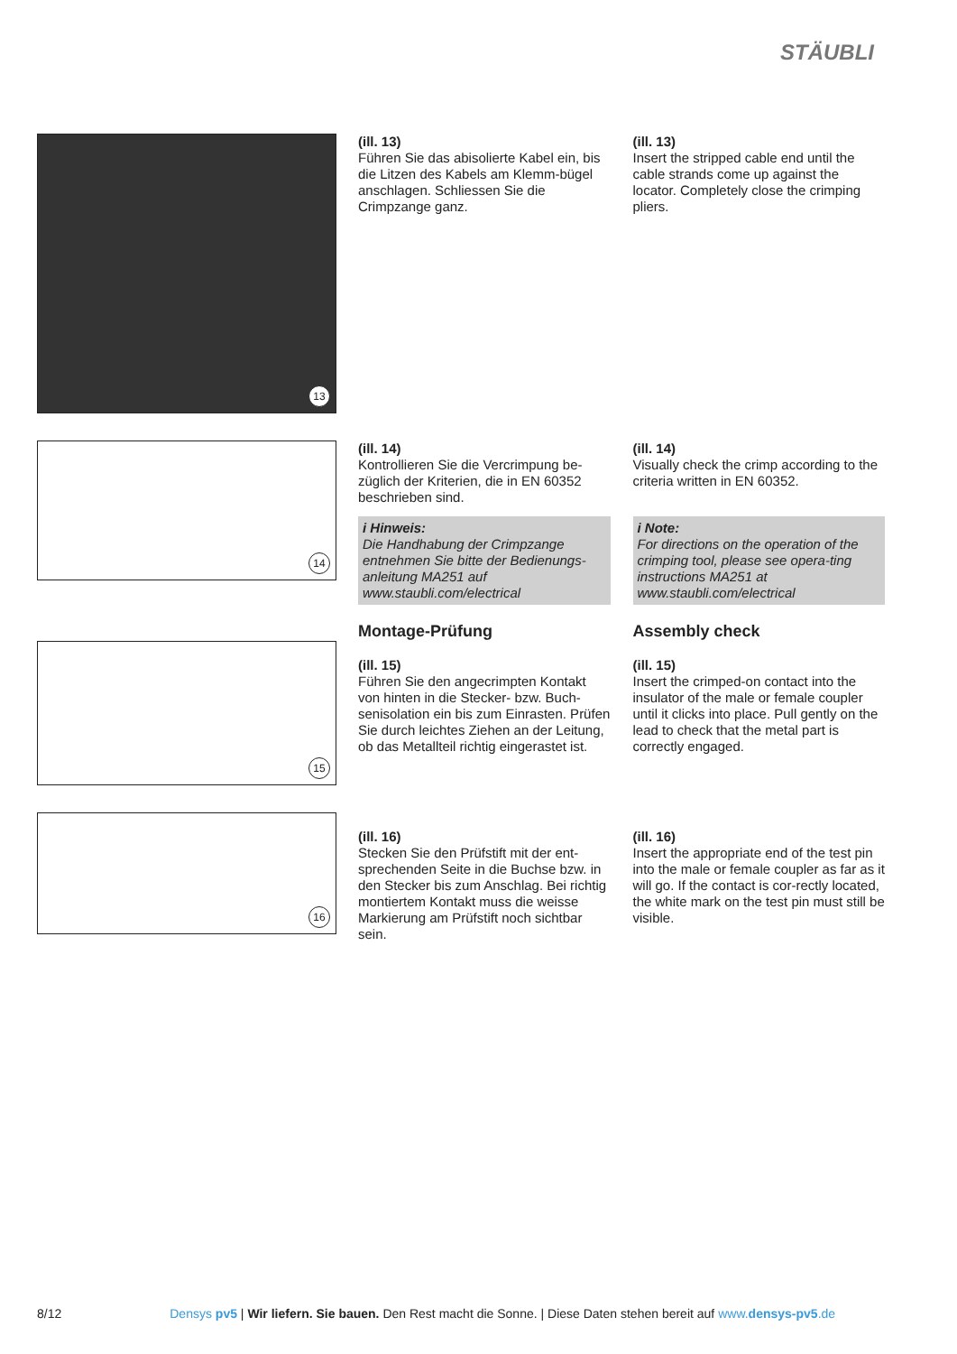STÄUBLI
13
(ill. 13)
Führen Sie das abisolierte Kabel ein, bis die Litzen des Kabels am Klemm-bügel anschlagen. Schliessen Sie die Crimpzange ganz.
(ill. 13)
Insert the stripped cable end until the cable strands come up against the locator. Completely close the crimping pliers.
14
(ill. 14)
Kontrollieren Sie die Vercrimpung be-züglich der Kriterien, die in EN 60352 beschrieben sind.
i Hinweis:
Die Handhabung der Crimpzange entnehmen Sie bitte der Bedienungs-anleitung MA251 auf www.staubli.com/electrical
Montage-Prüfung
(ill. 15)
Führen Sie den angecrimpten Kontakt von hinten in die Stecker- bzw. Buch-senisolation ein bis zum Einrasten. Prüfen Sie durch leichtes Ziehen an der Leitung, ob das Metallteil richtig eingerastet ist.
(ill. 14)
Visually check the crimp according to the criteria written in EN 60352.
i Note:
For directions on the operation of the crimping tool, please see opera-ting instructions MA251 at www.staubli.com/electrical
Assembly check
(ill. 15)
Insert the crimped-on contact into the insulator of the male or female coupler until it clicks into place. Pull gently on the lead to check that the metal part is correctly engaged.
15
16
(ill. 16)
Stecken Sie den Prüfstift mit der ent-sprechenden Seite in die Buchse bzw. in den Stecker bis zum Anschlag. Bei richtig montiertem Kontakt muss die weisse Markierung am Prüfstift noch sichtbar sein.
(ill. 16)
Insert the appropriate end of the test pin into the male or female coupler as far as it will go. If the contact is cor-rectly located, the white mark on the test pin must still be visible.
8/12 Densys pv5 | Wir liefern. Sie bauen. Den Rest macht die Sonne. | Diese Daten stehen bereit auf www.densys-pv5.de